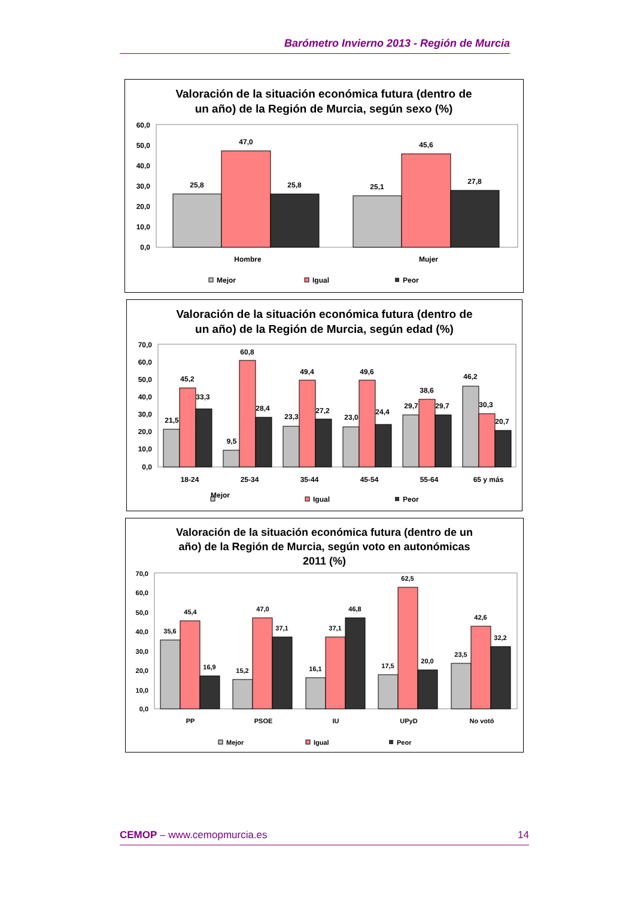Barómetro Invierno 2013 - Región de Murcia
Valoración de la situación económica futura (dentro de
un año) de la Región de Murcia, según sexo (%)
60,0
50,0
40,0
30,0
20,0
10,0
0,0
25,8
47,0
25,8
25,1
45,6
27,8
Hombre
Mujer
Mejor
Igual
Peor
Valoración de la situación económica futura (dentro de
un año) de la Región de Murcia, según edad (%)
70,0
60,0
50,0
40,0
30,0
20,0
10,0
0,0
Mejor ⁠
18-24
25-34
35-44
45-54
55-64
65 y más
21,5
45,2
33,3
9,5
60,8
28,4
23,3
49,4
27,2
23,0
49,6
24,4
29,7
38,6
29,7
46,2
30,3
20,7
Igual
Peor
Valoración de la situación económica futura (dentro de un
año) de la Región de Murcia, según voto en autonómicas
2011 (%)
70,0
60,0
50,0
40,0
30,0
20,0
10,0
0,0
35,6
45,4
16,9
15,2
47,0
37,1
16,1
37,1
46,8
17,5
62,5
20,0
23,5
42,6
32,2
PP
PSOE
IU
UPyD
No votó
Mejor
Igual
Peor
CEMOP – www.cemopmurcia.es 14